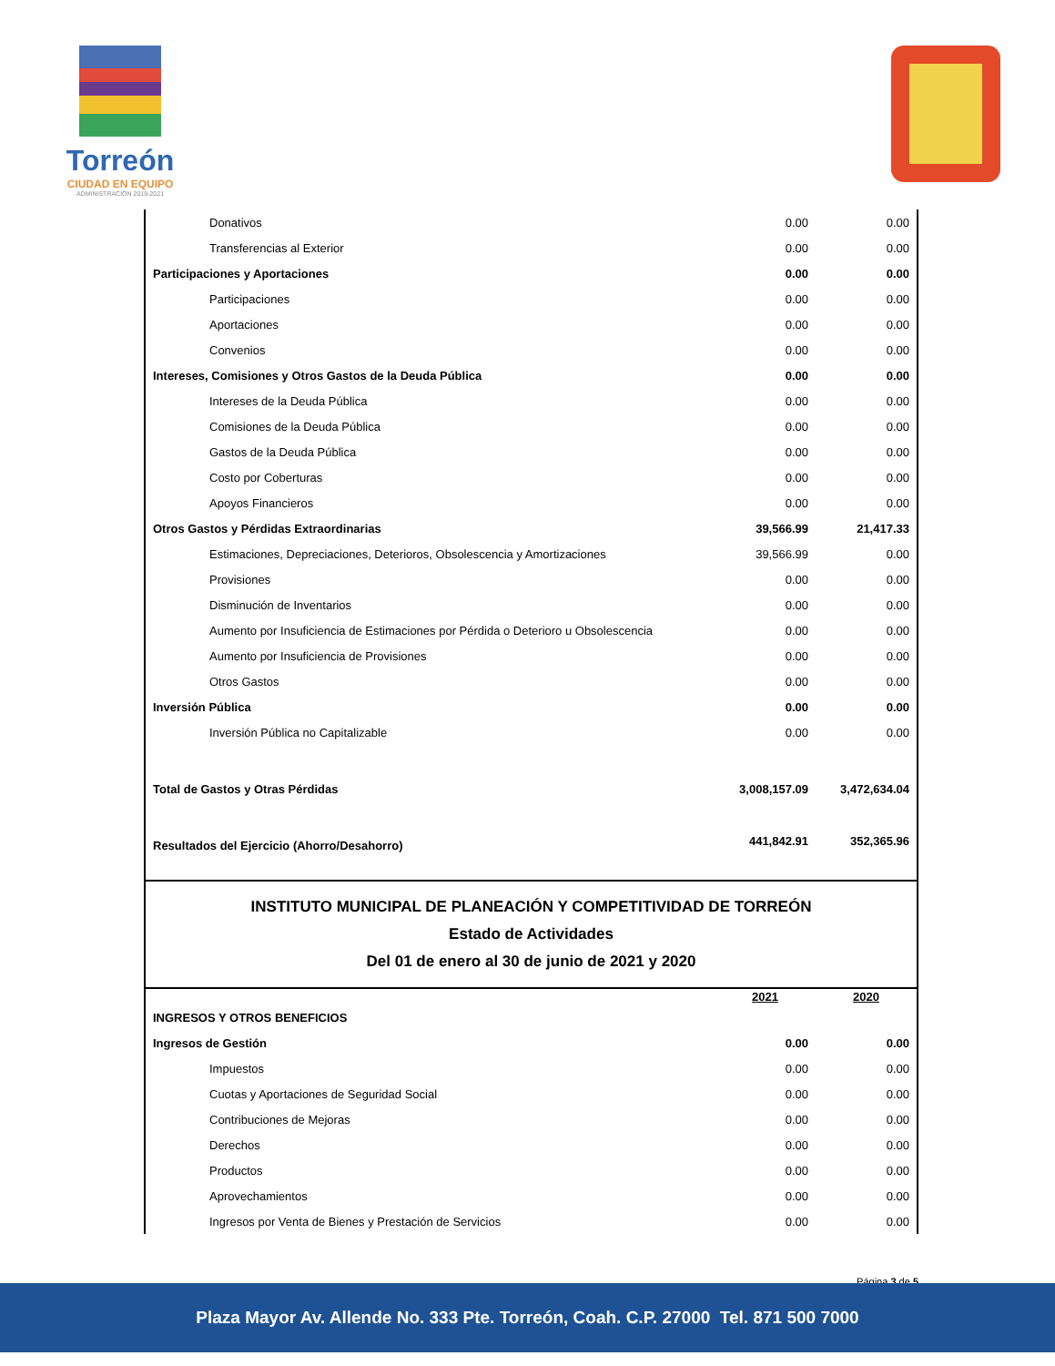Torreón
CIUDAD EN EQUIPO
ADMINISTRACIÓN 2019-2021
| Donativos | 0.00 | 0.00 |
| Transferencias al Exterior | 0.00 | 0.00 |
| Participaciones y Aportaciones | 0.00 | 0.00 |
| Participaciones | 0.00 | 0.00 |
| Aportaciones | 0.00 | 0.00 |
| Convenios | 0.00 | 0.00 |
| Intereses, Comisiones y Otros Gastos de la Deuda Pública | 0.00 | 0.00 |
| Intereses de la Deuda Pública | 0.00 | 0.00 |
| Comisiones de la Deuda Pública | 0.00 | 0.00 |
| Gastos de la Deuda Pública | 0.00 | 0.00 |
| Costo por Coberturas | 0.00 | 0.00 |
| Apoyos Financieros | 0.00 | 0.00 |
| Otros Gastos y Pérdidas Extraordinarias | 39,566.99 | 21,417.33 |
| Estimaciones, Depreciaciones, Deterioros, Obsolescencia y Amortizaciones | 39,566.99 | 0.00 |
| Provisiones | 0.00 | 0.00 |
| Disminución de Inventarios | 0.00 | 0.00 |
| Aumento por Insuficiencia de Estimaciones por Pérdida o Deterioro u Obsolescencia | 0.00 | 0.00 |
| Aumento por Insuficiencia de Provisiones | 0.00 | 0.00 |
| Otros Gastos | 0.00 | 0.00 |
| Inversión Pública | 0.00 | 0.00 |
| Inversión Pública no Capitalizable | 0.00 | 0.00 |
| Total de Gastos y Otras Pérdidas | 3,008,157.09 | 3,472,634.04 |
| Resultados del Ejercicio (Ahorro/Desahorro) | 441,842.91 | 352,365.96 |
INSTITUTO MUNICIPAL DE PLANEACIÓN Y COMPETITIVIDAD DE TORREÓN
Estado de Actividades
Del 01 de enero al 30 de junio de 2021 y 2020
| | 2021 | 2020 |
| --- | --- | --- |
| INGRESOS Y OTROS BENEFICIOS | | |
| Ingresos de Gestión | 0.00 | 0.00 |
| Impuestos | 0.00 | 0.00 |
| Cuotas y Aportaciones de Seguridad Social | 0.00 | 0.00 |
| Contribuciones de Mejoras | 0.00 | 0.00 |
| Derechos | 0.00 | 0.00 |
| Productos | 0.00 | 0.00 |
| Aprovechamientos | 0.00 | 0.00 |
| Ingresos por Venta de Bienes y Prestación de Servicios | 0.00 | 0.00 |
Página 3 de 5
Plaza Mayor Av. Allende No. 333 Pte. Torreón, Coah. C.P. 27000 Tel. 871 500 7000